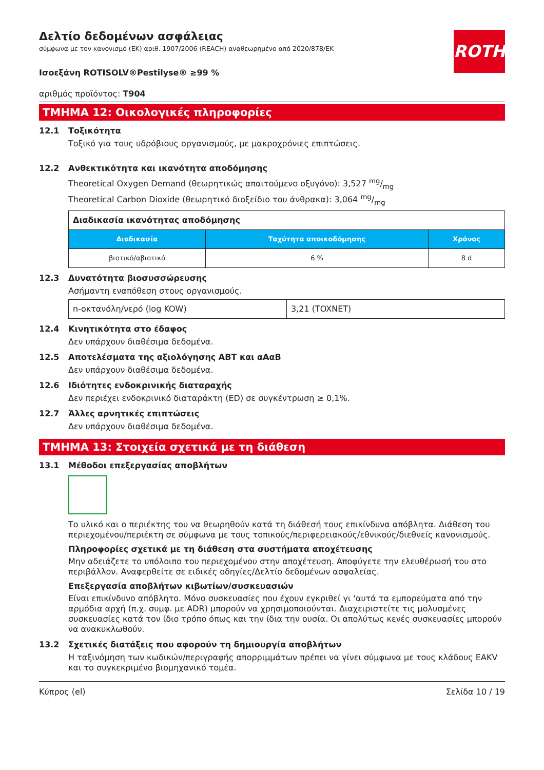Δελτίο δεδομένων ασφάλειας
σύμφωνα με τον κανονισμό (ΕΚ) αριθ. 1907/2006 (REACH) αναθεωρημένο από 2020/878/ΕΚ
ROTH
Ισοεξάνη ROTISOLV®Pestilyse® ≥99 %
αριθμός προϊόντος: T904
ΤΜΗΜΑ 12: Οικολογικές πληροφορίες
12.1 Τοξικότητα
Τοξικό για τους υδρόβιους οργανισμούς, με μακροχρόνιες επιπτώσεις.
12.2 Ανθεκτικότητα και ικανότητα αποδόμησης
Theoretical Oxygen Demand (θεωρητικώς απαιτούμενο οξυγόνο): 3,527 mg/mg
Theoretical Carbon Dioxide (θεωρητικό διοξείδιο του άνθρακα): 3,064 mg/mg
| Διαδικασία ικανότητας αποδόμησης | | |
| Διαδικασία | Ταχύτητα αποικοδόμησης | Χρόνος |
| βιοτικό/αβιοτικό | 6 % | 8 d |
12.3 Δυνατότητα βιοσυσσώρευσης
Ασήμαντη εναπόθεση στους οργανισμούς.
| n-οκτανόλη/νερό (log KOW) | 3,21 (TOXNET) |
12.4 Κινητικότητα στο έδαφος
Δεν υπάρχουν διαθέσιμα δεδομένα.
12.5 Αποτελέσματα της αξιολόγησης ΑΒΤ και αΑαΒ
Δεν υπάρχουν διαθέσιμα δεδομένα.
12.6 Ιδιότητες ενδοκρινικής διαταραχής
Δεν περιέχει ενδοκρινικό διαταράκτη (ED) σε συγκέντρωση ≥ 0,1%.
12.7 Άλλες αρνητικές επιπτώσεις
Δεν υπάρχουν διαθέσιμα δεδομένα.
ΤΜΗΜΑ 13: Στοιχεία σχετικά με τη διάθεση
13.1 Μέθοδοι επεξεργασίας αποβλήτων
Το υλικό και ο περιέκτης του να θεωρηθούν κατά τη διάθεσή τους επικίνδυνα απόβλητα. Διάθεση του περιεχομένου/περιέκτη σε σύμφωνα με τους τοπικούς/περιφερειακούς/εθνικούς/διεθνείς κανονισμούς.
Πληροφορίες σχετικά με τη διάθεση στα συστήματα αποχέτευσης
Μην αδειάζετε το υπόλοιπο του περιεχομένου στην αποχέτευση. Αποφύγετε την ελευθέρωσή του στο περιβάλλον. Αναφερθείτε σε ειδικές οδηγίες/Δελτίο δεδομένων ασφαλείας.
Επεξεργασία αποβλήτων κιβωτίων/συσκευασιών
Είναι επικίνδυνο απόβλητο. Μόνο συσκευασίες που έχουν εγκριθεί γι 'αυτά τα εμπορεύματα από την αρμόδια αρχή (π.χ. συμφ. με ADR) μπορούν να χρησιμοποιούνται. Διαχειριστείτε τις μολυσμένες συσκευασίες κατά τον ίδιο τρόπο όπως και την ίδια την ουσία. Οι απολύτως κενές συσκευασίες μπορούν να ανακυκλωθούν.
13.2 Σχετικές διατάξεις που αφορούν τη δημιουργία αποβλήτων
Η ταξινόμηση των κωδικών/περιγραφής απορριμμάτων πρέπει να γίνει σύμφωνα με τους κλάδους EAKV και το συγκεκριμένο βιομηχανικό τομέα.
Κύπρος (el) Σελίδα 10 / 19